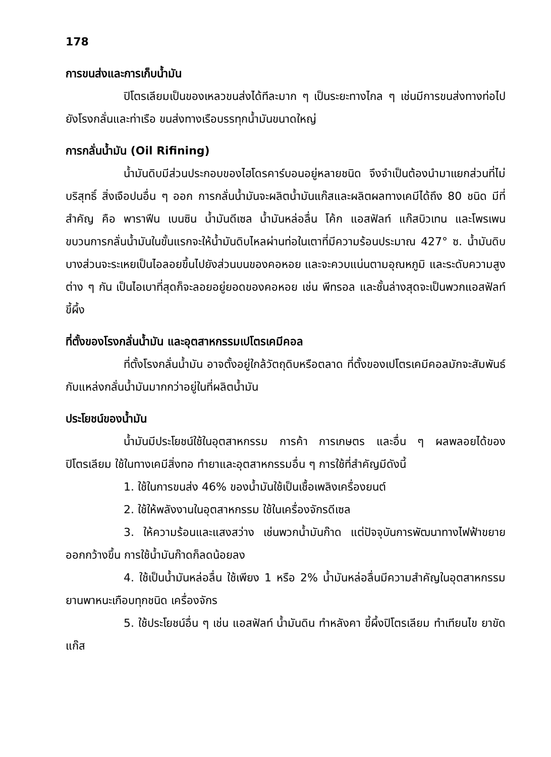178
การขนส่งและการเก็บน้ำมัน
ปิโตรเลียมเป็นของเหลวขนส่งได้ทีละมาก ๆ เป็นระยะทางไกล ๆ เช่นมีการขนส่งทางท่อไปยังโรงกลั่นและท่าเรือ ขนส่งทางเรือบรรทุกน้ำมันขนาดใหญ่
การกลั่นน้ำมัน (Oil Rifining)
น้ำมันดิบมีส่วนประกอบของไฮโดรคาร์บอนอยู่หลายชนิด จึงจำเป็นต้องนำมาแยกส่วนที่ไม่บริสุทธิ์ สิ่งเจือปนอื่น ๆ ออก การกลั่นน้ำมันจะผลิตน้ำมันแก๊สและผลิตผลทางเคมีได้ถึง 80 ชนิด มีที่สำคัญ คือ พาราฟีน เบนซิน น้ำมันดีเซล น้ำมันหล่อลื่น โค้ก แอสฟัลท์ แก๊สบิวเทน และโพรเพน ขบวนการกลั่นน้ำมันในขั้นแรกจะให้น้ำมันดิบไหลผ่านท่อในเตาที่มีความร้อนประมาณ 427° ซ. น้ำมันดิบบางส่วนจะระเหยเป็นไอลอยขึ้นไปยังส่วนบนของคอหอย และจะควบแน่นตามอุณหภูมิ และระดับความสูงต่าง ๆ กัน เป็นไอเบาที่สุดก็จะลอยอยู่ยอดของคอหอย เช่น พีทรอล และชั้นล่างสุดจะเป็นพวกแอสฟัลท์ ขี้ผึ้ง
ที่ตั้งของโรงกลั่นน้ำมัน และอุตสาหกรรมเปโตรเคมีคอล
ที่ตั้งโรงกลั่นน้ำมัน อาจตั้งอยู่ใกล้วัตถุดิบหรือตลาด ที่ตั้งของเปโตรเคมีคอลมักจะสัมพันธ์กับแหล่งกลั่นน้ำมันมากกว่าอยู่ในที่ผลิตน้ำมัน
ประโยชน์ของน้ำมัน
น้ำมันมีประโยชน์ใช้ในอุตสาหกรรม การค้า การเกษตร และอื่น ๆ ผลพลอยได้ของปิโตรเลียม ใช้ในทางเคมีสิ่งทอ ทำยาและอุตสาหกรรมอื่น ๆ การใช้ที่สำคัญมีดังนี้
1. ใช้ในการขนส่ง 46% ของน้ำมันใช้เป็นเชื้อเพลิงเครื่องยนต์
2. ใช้ให้พลังงานในอุตสาหกรรม ใช้ในเครื่องจักรดีเซล
3. ให้ความร้อนและแสงสว่าง เช่นพวกน้ำมันก๊าด แต่ปัจจุบันการพัฒนาทางไฟฟ้าขยายออกกว้างขึ้น การใช้น้ำมันก๊าดก็ลดน้อยลง
4. ใช้เป็นน้ำมันหล่อลื่น ใช้เพียง 1 หรือ 2% น้ำมันหล่อลื่นมีความสำคัญในอุตสาหกรรมยานพาหนะเกือบทุกชนิด เครื่องจักร
5. ใช้ประโยชน์อื่น ๆ เช่น แอสฟัลท์ น้ำมันดิน ทำหลังคา ขี้ผึ้งปิโตรเลียม ทำเทียนไข ยาขัด แก๊ส